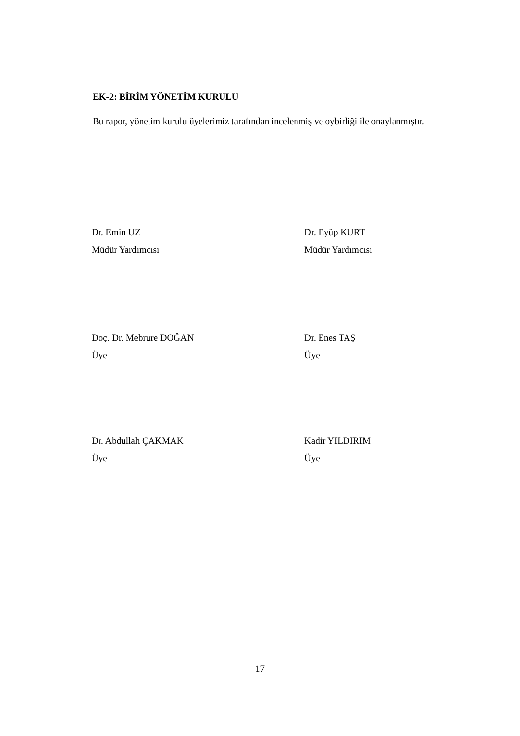EK-2: BİRİM YÖNETİM KURULU
Bu rapor, yönetim kurulu üyelerimiz tarafından incelenmiş ve oybirliği ile onaylanmıştır.
Dr. Emin UZ
Müdür Yardımcısı
Dr. Eyüp KURT
Müdür Yardımcısı
Doç. Dr. Mebrure DOĞAN
Üye
Dr. Enes TAŞ
Üye
Dr. Abdullah ÇAKMAK
Üye
Kadir YILDIRIM
Üye
17